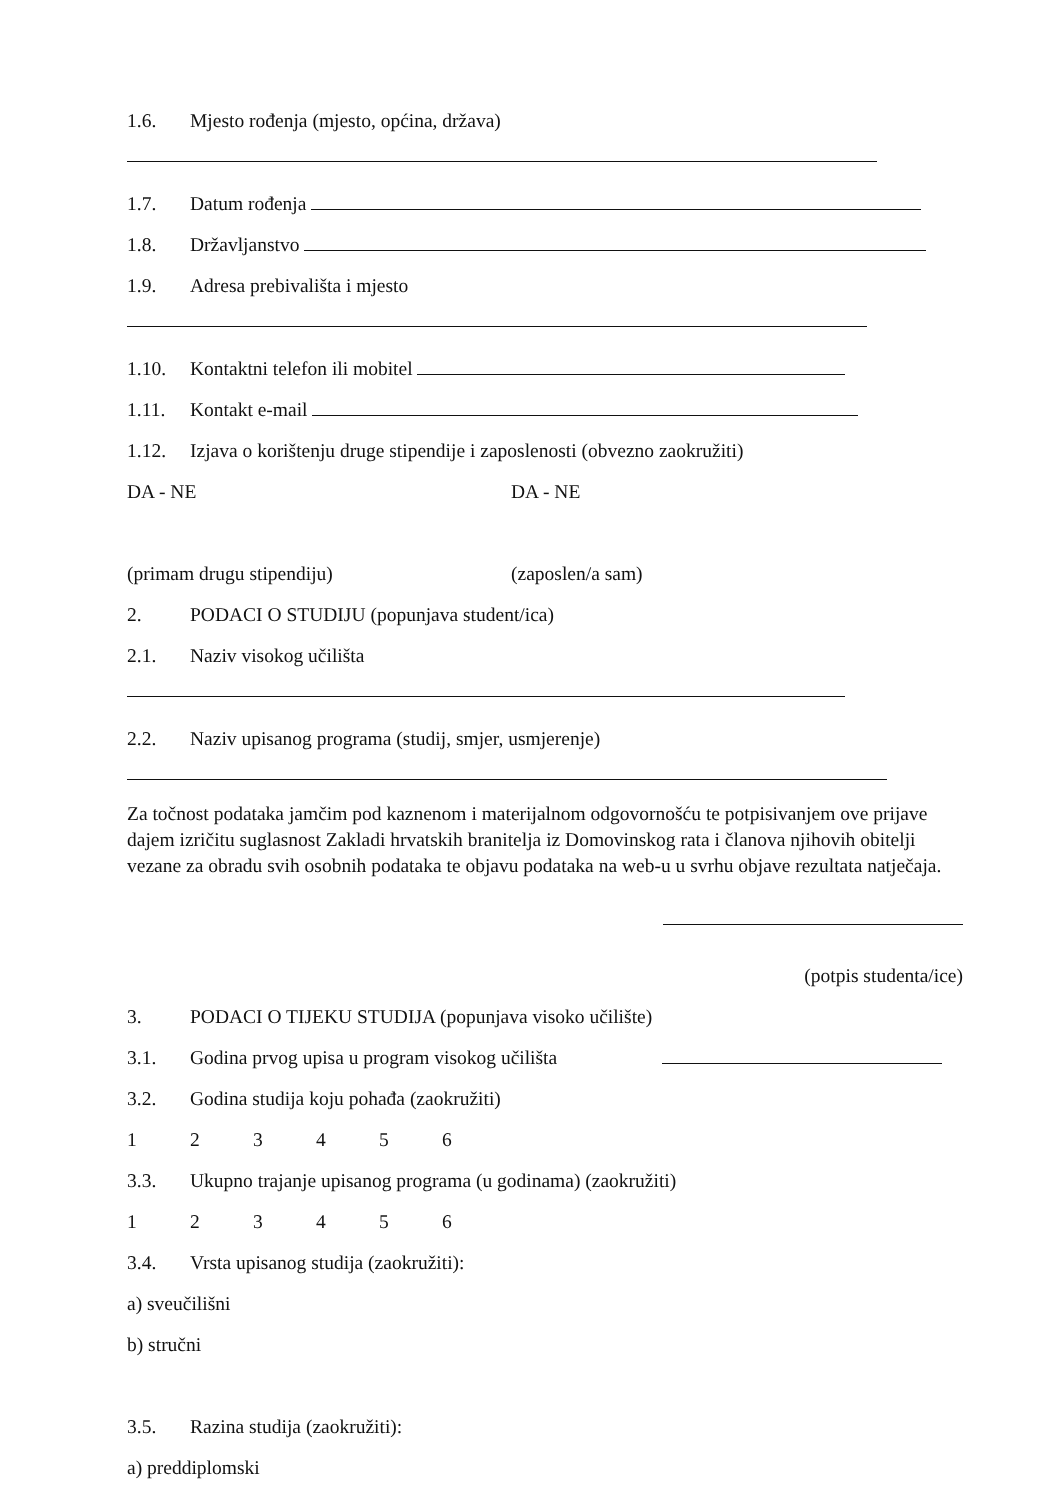1.6. Mjesto rođenja (mjesto, općina, država)
1.7. Datum rođenja
1.8. Državljanstvo
1.9. Adresa prebivališta i mjesto
1.10. Kontaktni telefon ili mobitel
1.11. Kontakt e-mail
1.12. Izjava o korištenju druge stipendije i zaposlenosti (obvezno zaokružiti)
DA - NE DA - NE
(primam drugu stipendiju) (zaposlen/a sam)
2. PODACI O STUDIJU (popunjava student/ica)
2.1. Naziv visokog učilišta
2.2. Naziv upisanog programa (studij, smjer, usmjerenje)
Za točnost podataka jamčim pod kaznenom i materijalnom odgovornošću te potpisivanjem ove prijave dajem izričitu suglasnost Zakladi hrvatskih branitelja iz Domovinskog rata i članova njihovih obitelji vezane za obradu svih osobnih podataka te objavu podataka na web-u u svrhu objave rezultata natječaja.
(potpis studenta/ice)
3. PODACI O TIJEKU STUDIJA (popunjava visoko učilište)
3.1. Godina prvog upisa u program visokog učilišta
3.2. Godina studija koju pohađa (zaokružiti)
123456
3.3. Ukupno trajanje upisanog programa (u godinama) (zaokružiti)
123456
3.4. Vrsta upisanog studija (zaokružiti):
a) sveučilišni
b) stručni
3.5. Razina studija (zaokružiti):
a) preddiplomski